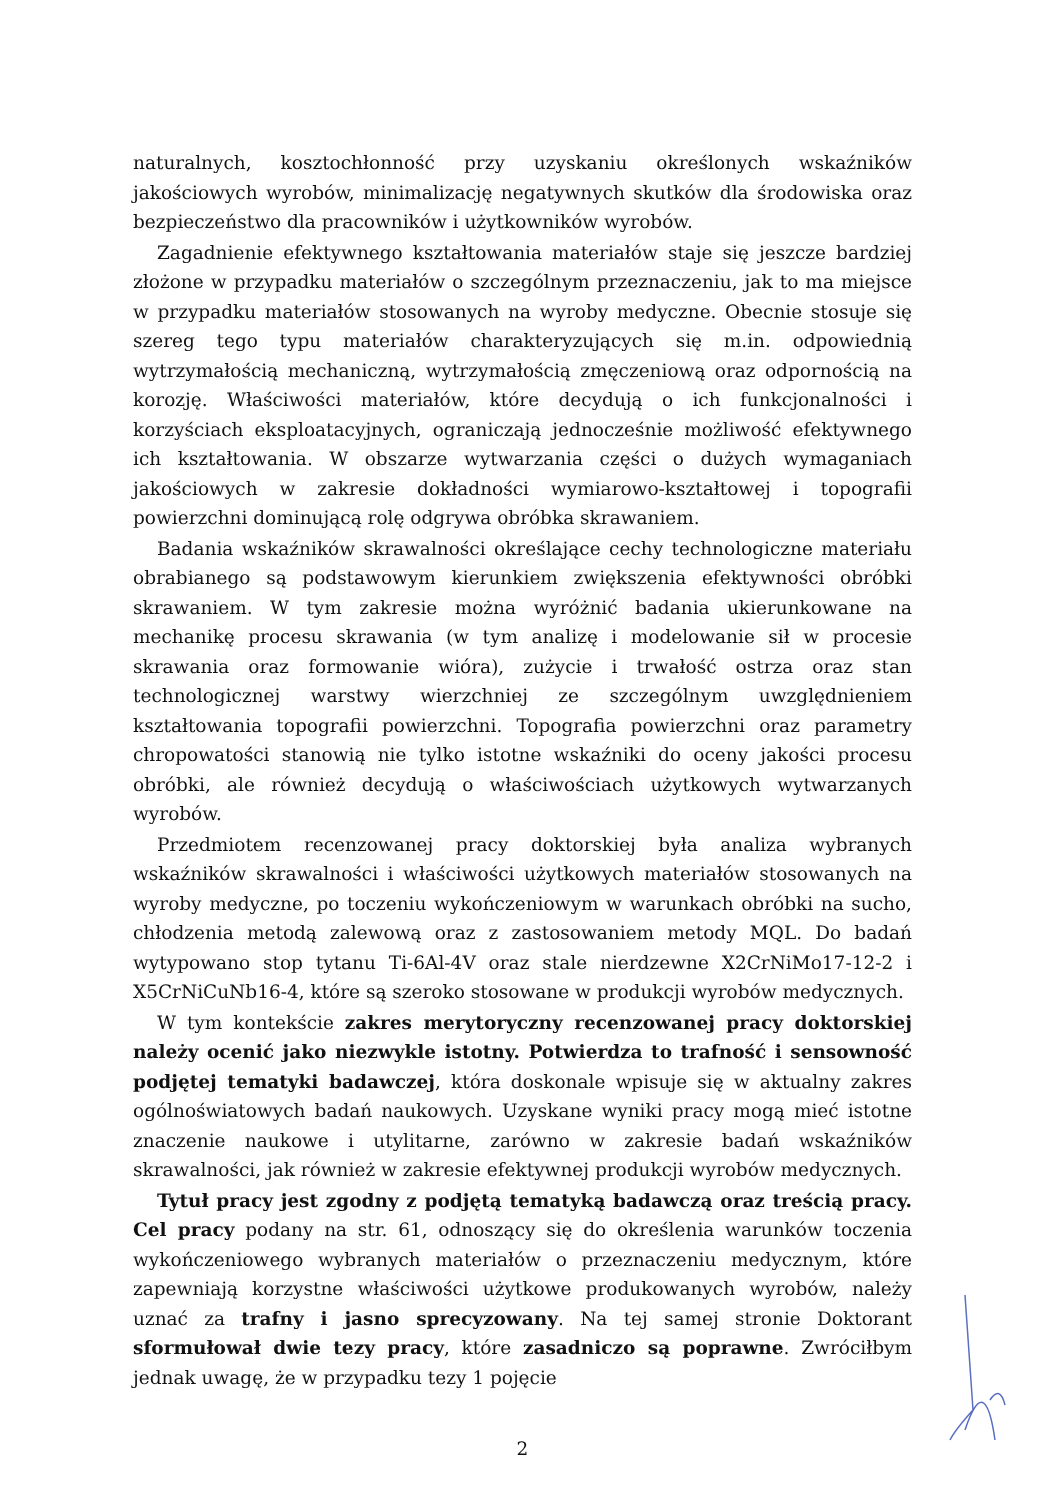naturalnych, kosztochłonność przy uzyskaniu określonych wskaźników jakościowych wyrobów, minimalizację negatywnych skutków dla środowiska oraz bezpieczeństwo dla pracowników i użytkowników wyrobów.
Zagadnienie efektywnego kształtowania materiałów staje się jeszcze bardziej złożone w przypadku materiałów o szczególnym przeznaczeniu, jak to ma miejsce w przypadku materiałów stosowanych na wyroby medyczne. Obecnie stosuje się szereg tego typu materiałów charakteryzujących się m.in. odpowiednią wytrzymałością mechaniczną, wytrzymałością zmęczeniową oraz odpornością na korozję. Właściwości materiałów, które decydują o ich funkcjonalności i korzyściach eksploatacyjnych, ograniczają jednocześnie możliwość efektywnego ich kształtowania. W obszarze wytwarzania części o dużych wymaganiach jakościowych w zakresie dokładności wymiarowo-kształtowej i topografii powierzchni dominującą rolę odgrywa obróbka skrawaniem.
Badania wskaźników skrawalności określające cechy technologiczne materiału obrabianego są podstawowym kierunkiem zwiększenia efektywności obróbki skrawaniem. W tym zakresie można wyróżnić badania ukierunkowane na mechanikę procesu skrawania (w tym analizę i modelowanie sił w procesie skrawania oraz formowanie wióra), zużycie i trwałość ostrza oraz stan technologicznej warstwy wierzchniej ze szczególnym uwzględnieniem kształtowania topografii powierzchni. Topografia powierzchni oraz parametry chropowatości stanowią nie tylko istotne wskaźniki do oceny jakości procesu obróbki, ale również decydują o właściwościach użytkowych wytwarzanych wyrobów.
Przedmiotem recenzowanej pracy doktorskiej była analiza wybranych wskaźników skrawalności i właściwości użytkowych materiałów stosowanych na wyroby medyczne, po toczeniu wykończeniowym w warunkach obróbki na sucho, chłodzenia metodą zalewową oraz z zastosowaniem metody MQL. Do badań wytypowano stop tytanu Ti-6Al-4V oraz stale nierdzewne X2CrNiMo17-12-2 i X5CrNiCuNb16-4, które są szeroko stosowane w produkcji wyrobów medycznych.
W tym kontekście zakres merytoryczny recenzowanej pracy doktorskiej należy ocenić jako niezwykle istotny. Potwierdza to trafność i sensowność podjętej tematyki badawczej, która doskonale wpisuje się w aktualny zakres ogólnoświatowych badań naukowych. Uzyskane wyniki pracy mogą mieć istotne znaczenie naukowe i utylitarne, zarówno w zakresie badań wskaźników skrawalności, jak również w zakresie efektywnej produkcji wyrobów medycznych.
Tytuł pracy jest zgodny z podjętą tematyką badawczą oraz treścią pracy. Cel pracy podany na str. 61, odnoszący się do określenia warunków toczenia wykończeniowego wybranych materiałów o przeznaczeniu medycznym, które zapewniają korzystne właściwości użytkowe produkowanych wyrobów, należy uznać za trafny i jasno sprecyzowany. Na tej samej stronie Doktorant sformułował dwie tezy pracy, które zasadniczo są poprawne. Zwróciłbym jednak uwagę, że w przypadku tezy 1 pojęcie
2